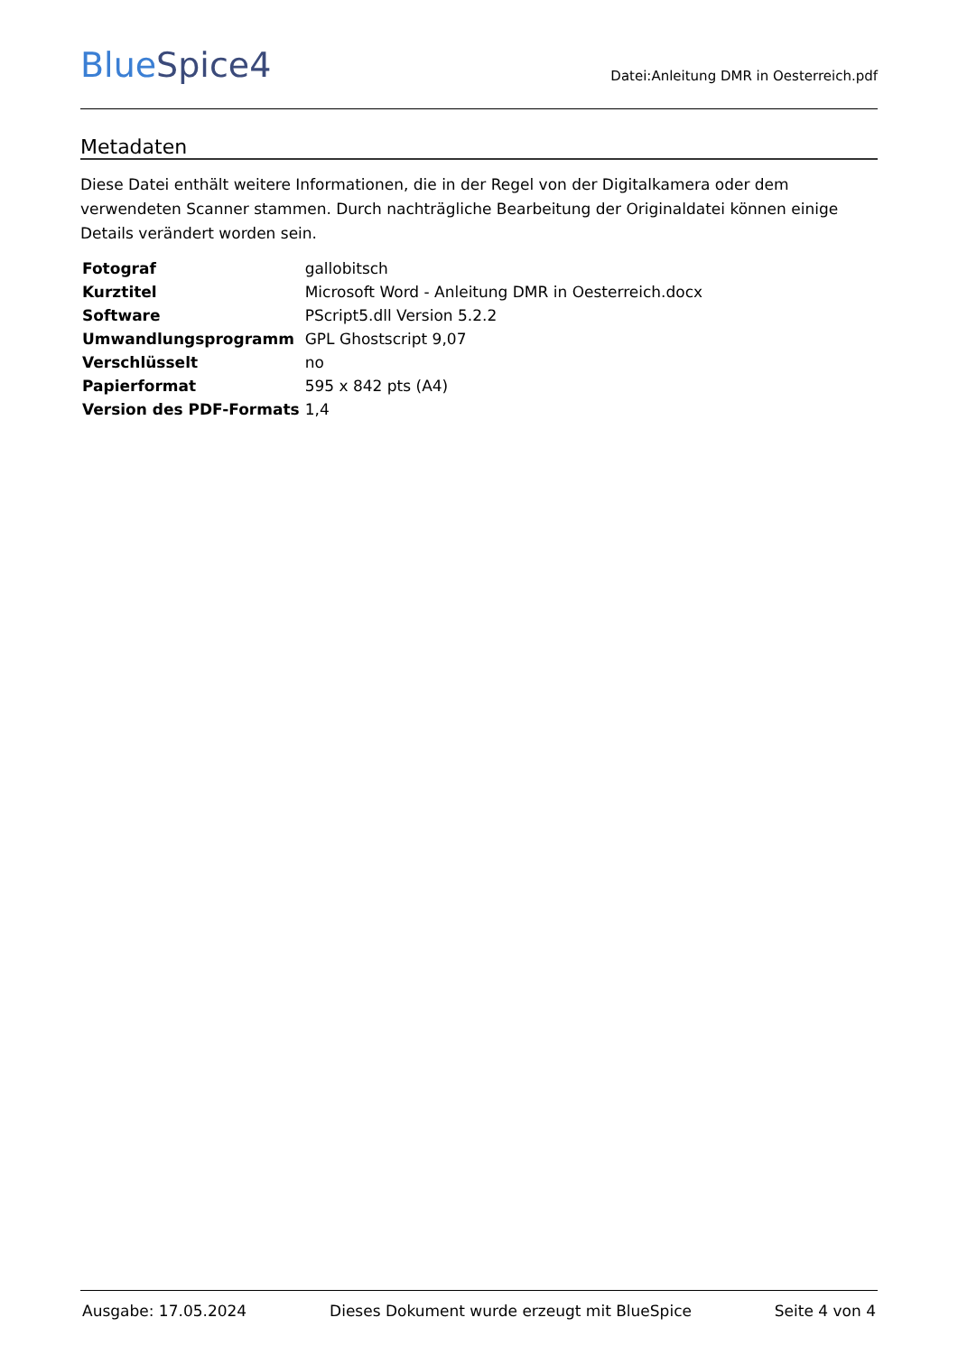BlueSpice4
Datei:Anleitung DMR in Oesterreich.pdf
Metadaten
Diese Datei enthält weitere Informationen, die in der Regel von der Digitalkamera oder dem verwendeten Scanner stammen. Durch nachträgliche Bearbeitung der Originaldatei können einige Details verändert worden sein.
| Fotograf | gallobitsch |
| Kurztitel | Microsoft Word - Anleitung DMR in Oesterreich.docx |
| Software | PScript5.dll Version 5.2.2 |
| Umwandlungsprogramm | GPL Ghostscript 9,07 |
| Verschlüsselt | no |
| Papierformat | 595 x 842 pts (A4) |
| Version des PDF-Formats | 1,4 |
Ausgabe: 17.05.2024 Dieses Dokument wurde erzeugt mit BlueSpice Seite 4 von 4